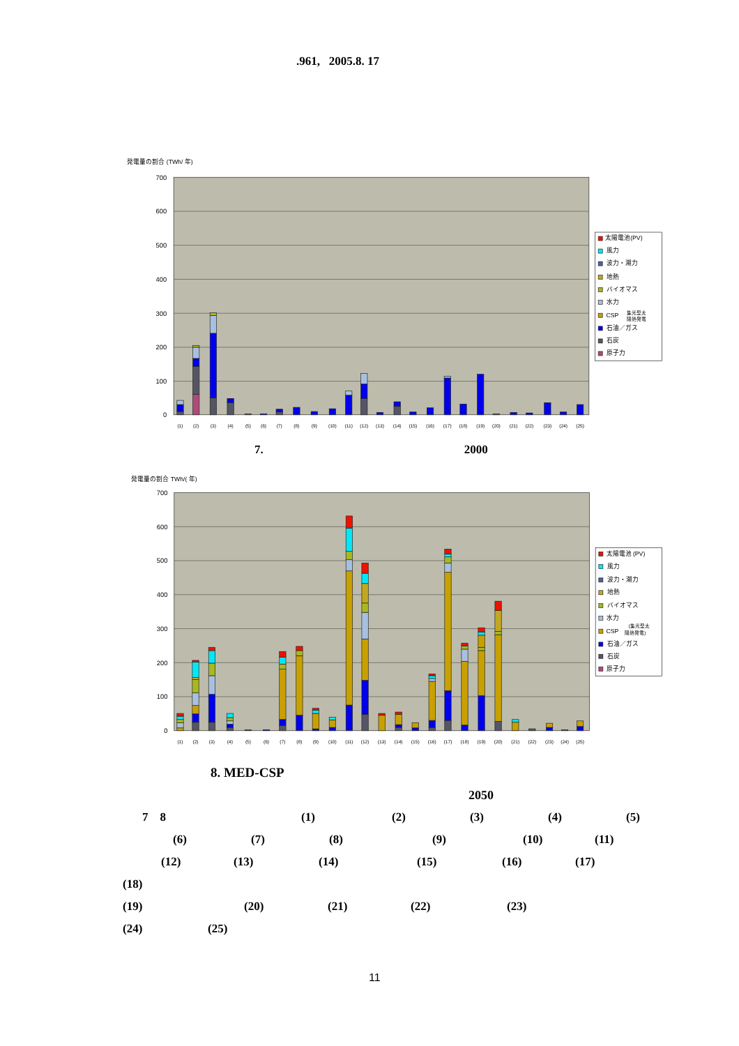.961, 2005.8. 17
発電量の割合 (TWh/ 年)
700
600
500
400
300
200
100
0
(1)
(2)
(3)
(4)
(5)
(6)
(7)
(8)
(9)
(10)
(11)
(12)
(13)
(14)
(15)
(16)
(17)
(18)
(19)
(20)
(21)
(22)
(23)
(24)
(25)
太陽電池(PV)
風力
波力・潮力
地熱
バイオマス
水力
CSP
集光型太
陽熱発電
石油／ガス
石炭
原子力
7. 2000
発電量の割合 TWh/( 年)
700
600
500
400
300
200
100
0
(1)
(2)
(3)
(4)
(5)
(6)
(7)
(8)
(9)
(10)
(11)
(12)
(13)
(14)
(15)
(16)
(17)
(18)
(19)
(20)
(21)
(22)
(23)
(24)
(25)
太陽電池 (PV)
風力
波力・潮力
地熱
バイオマス
水力
CSP
(集光型太
陽熱発電)
石油／ガス
石炭
原子力
8. MED-CSP
2050
7 8 (1) (2) (3) (4) (5)
(6) (7) (8) (9) (10) (11)
(12) (13) (14) (15) (16) (17)
(18)
(19) (20) (21) (22) (23)
(24) (25)
11